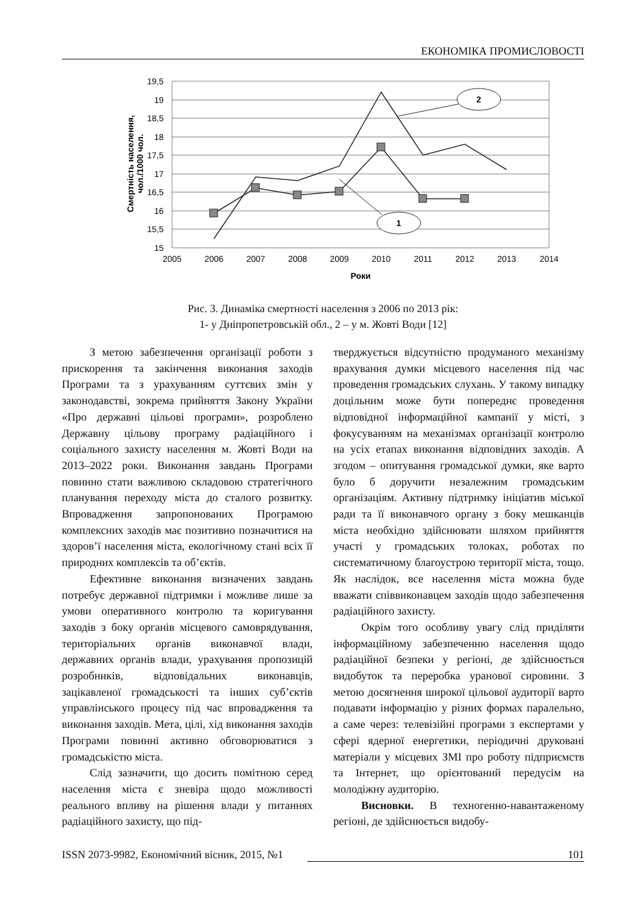ЕКОНОМІКА ПРОМИСЛОВОСТІ
19,5
19
18,5
18
17,5
17
16,5
16
15,5
15
2005
2006
2007
2008
2009
2010
2011
2012
2013
2014
Роки
Смертність населення,
чол./1000 чол.
2
1
Рис. 3. Динаміка смертності населення з 2006 по 2013 рік:
1- у Дніпропетровській обл., 2 – у м. Жовті Води [12]
З метою забезпечення організації роботи з прискорення та закінчення виконання заходів Програми та з урахуванням суттєвих змін у законодавстві, зокрема прийняття Закону України «Про державні цільові програми», розроблено Державну цільову програму радіаційного і соціального захисту населення м. Жовті Води на 2013–2022 роки. Виконання завдань Програми повинно стати важливою складовою стратегічного планування переходу міста до сталого розвитку. Впровадження запропонованих Програмою комплексних заходів має позитивно позначитися на здоров’ї населення міста, екологічному стані всіх її природних комплексів та об’єктів.
Ефективне виконання визначених завдань потребує державної підтримки і можливе лише за умови оперативного контролю та коригування заходів з боку органів місцевого самоврядування, територіальних органів виконавчої влади, державних органів влади, урахування пропозицій розробників, відповідальних виконавців, зацікавленої громадськості та інших суб’єктів управлінського процесу під час впровадження та виконання заходів. Мета, цілі, хід виконання заходів Програми повинні активно обговорюватися з громадськістю міста.
Слід зазначити, що досить помітною серед населення міста є зневіра щодо можливості реального впливу на рішення влади у питаннях радіаційного захисту, що під-
тверджується відсутністю продуманого механізму врахування думки місцевого населення під час проведення громадських слухань. У такому випадку доцільним може бути попереднє проведення відповідної інформаційної кампанії у місті, з фокусуванням на механізмах організації контролю на усіх етапах виконання відповідних заходів. А згодом – опитування громадської думки, яке варто було б доручити незалежним громадським організаціям. Активну підтримку ініціатив міської ради та її виконавчого органу з боку мешканців міста необхідно здійснювати шляхом прийняття участі у громадських толоках, роботах по систематичному благоустрою території міста, тощо. Як наслідок, все населення міста можна буде вважати співвиконавцем заходів щодо забезпечення радіаційного захисту.
Окрім того особливу увагу слід приділяти інформаційному забезпеченню населення щодо радіаційної безпеки у регіоні, де здійснюється видобуток та переробка уранової сировини. З метою досягнення широкої цільової аудиторії варто подавати інформацію у різних формах паралельно, а саме через: телевізійні програми з експертами у сфері ядерної енергетики, періодичні друковані матеріали у місцевих ЗМІ про роботу підприємств та Інтернет, що орієнтований передусім на молодіжну аудиторію.
Висновки. В техногенно-навантаженому регіоні, де здійснюється видобу-
ISSN 2073-9982, Економічний вісник, 2015, №1 101